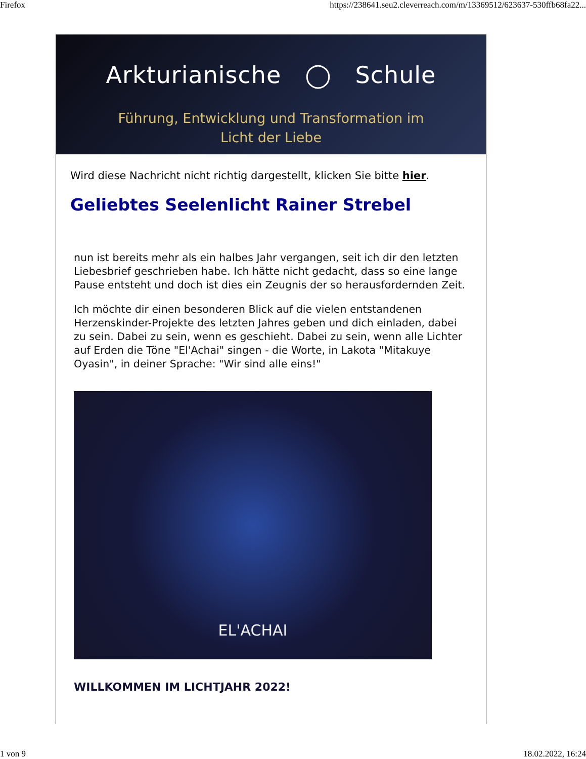Firefox https://238641.seu2.cleverreach.com/m/13369512/623637-530ffb68fa22...
Arkturianische ◯ Schule
Führung, Entwicklung und Transformation im
Licht der Liebe
Wird diese Nachricht nicht richtig dargestellt, klicken Sie bitte hier.
Geliebtes Seelenlicht Rainer Strebel
nun ist bereits mehr als ein halbes Jahr vergangen, seit ich dir den letzten Liebesbrief geschrieben habe. Ich hätte nicht gedacht, dass so eine lange Pause entsteht und doch ist dies ein Zeugnis der so herausfordernden Zeit.
Ich möchte dir einen besonderen Blick auf die vielen entstandenen Herzenskinder-Projekte des letzten Jahres geben und dich einladen, dabei zu sein. Dabei zu sein, wenn es geschieht. Dabei zu sein, wenn alle Lichter auf Erden die Töne "El'Achai" singen - die Worte, in Lakota "Mitakuye Oyasin", in deiner Sprache: "Wir sind alle eins!"
EL'ACHAI
WILLKOMMEN IM LICHTJAHR 2022!
1 von 9 18.02.2022, 16:24